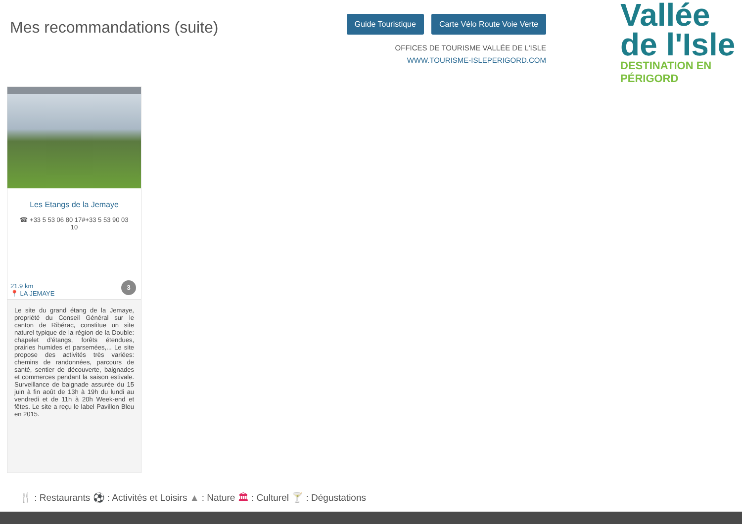Mes recommandations (suite)
Guide Touristique Carte Vélo Route Voie Verte
OFFICES DE TOURISME VALLÉE DE L'ISLE
WWW.TOURISME-ISLEPERIGORD.COM
Vallée
de l'Isle
DESTINATION EN PÉRIGORD
Les Etangs de la Jemaye
☎ +33 5 53 06 80 17#+33 5 53 90 03 10
21.9 km
📍 LA JEMAYE
3
Le site du grand étang de la Jemaye, propriété du Conseil Général sur le canton de Ribérac, constitue un site naturel typique de la région de la Double: chapelet d'étangs, forêts étendues, prairies humides et parsemées,... Le site propose des activités très variées: chemins de randonnées, parcours de santé, sentier de découverte, baignades et commerces pendant la saison estivale. Surveillance de baignade assurée du 15 juin à fin août de 13h à 19h du lundi au vendredi et de 11h à 20h Week-end et fêtes. Le site a reçu le label Pavillon Bleu en 2015.
🍴 : Restaurants ⚽ : Activités et Loisirs ▲ : Nature 🏛 : Culturel 🍸 : Dégustations